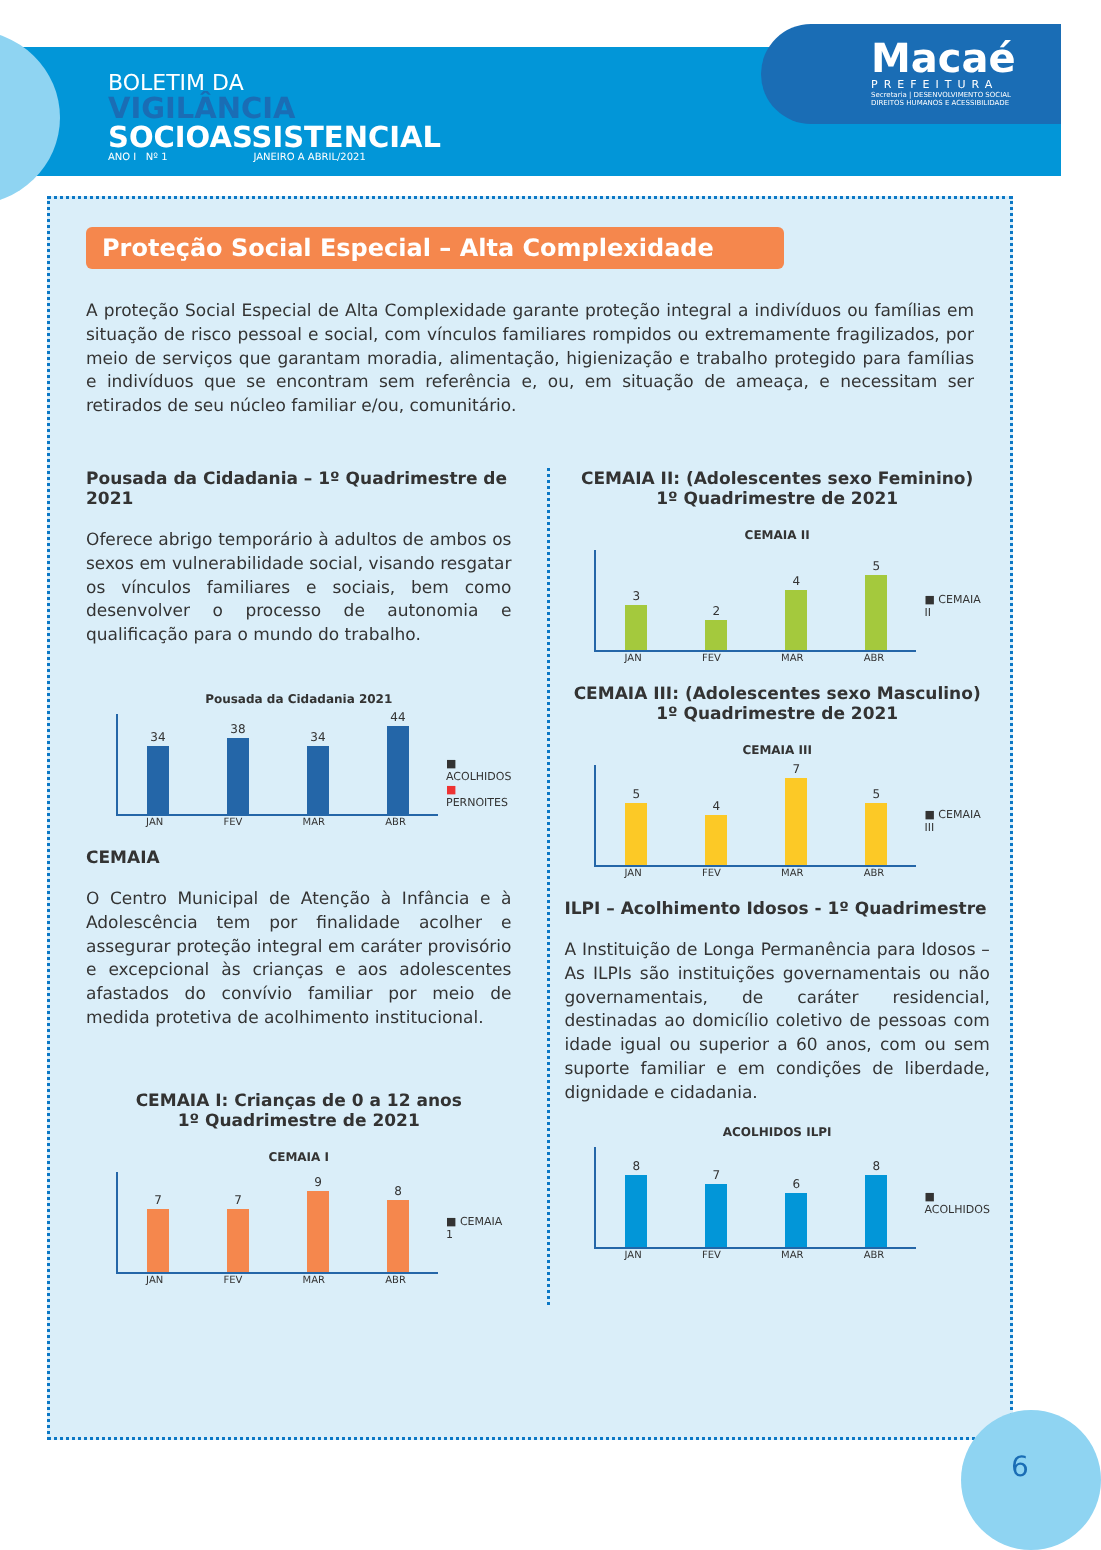BOLETIM DA
VIGILÂNCIA
SOCIOASSISTENCIAL
ANO I Nº 1 JANEIRO A ABRIL/2021
Macaé
PREFEITURA
Secretaria | DESENVOLVIMENTO SOCIAL
DIREITOS HUMANOS E ACESSIBILIDADE
Proteção Social Especial – Alta Complexidade
A proteção Social Especial de Alta Complexidade garante proteção integral a indivíduos ou famílias em situação de risco pessoal e social, com vínculos familiares rompidos ou extremamente fragilizados, por meio de serviços que garantam moradia, alimentação, higienização e trabalho protegido para famílias e indivíduos que se encontram sem referência e, ou, em situação de ameaça, e necessitam ser retirados de seu núcleo familiar e/ou, comunitário.
Pousada da Cidadania – 1º Quadrimestre de 2021
Oferece abrigo temporário à adultos de ambos os sexos em vulnerabilidade social, visando resgatar os vínculos familiares e sociais, bem como desenvolver o processo de autonomia e qualificação para o mundo do trabalho.
Pousada da Cidadania 2021
34
38
34
44
JAN FEV MAR ABR
■ ACOLHIDOS
■ PERNOITES
CEMAIA
O Centro Municipal de Atenção à Infância e à Adolescência tem por finalidade acolher e assegurar proteção integral em caráter provisório e excepcional às crianças e aos adolescentes afastados do convívio familiar por meio de medida protetiva de acolhimento institucional.
CEMAIA I: Crianças de 0 a 12 anos
1º Quadrimestre de 2021
CEMAIA I
7
7
9
8
JAN FEV MAR ABR
■ CEMAIA 1
CEMAIA II: (Adolescentes sexo Feminino)
1º Quadrimestre de 2021
CEMAIA II
3
2
4
5
JAN FEV MAR ABR
■ CEMAIA II
CEMAIA III: (Adolescentes sexo Masculino)
1º Quadrimestre de 2021
CEMAIA III
5
4
7
5
JAN FEV MAR ABR
■ CEMAIA III
ILPI – Acolhimento Idosos - 1º Quadrimestre
A Instituição de Longa Permanência para Idosos – As ILPIs são instituições governamentais ou não governamentais, de caráter residencial, destinadas ao domicílio coletivo de pessoas com idade igual ou superior a 60 anos, com ou sem suporte familiar e em condições de liberdade, dignidade e cidadania.
ACOLHIDOS ILPI
8
7
6
8
JAN FEV MAR ABR
■ ACOLHIDOS
6